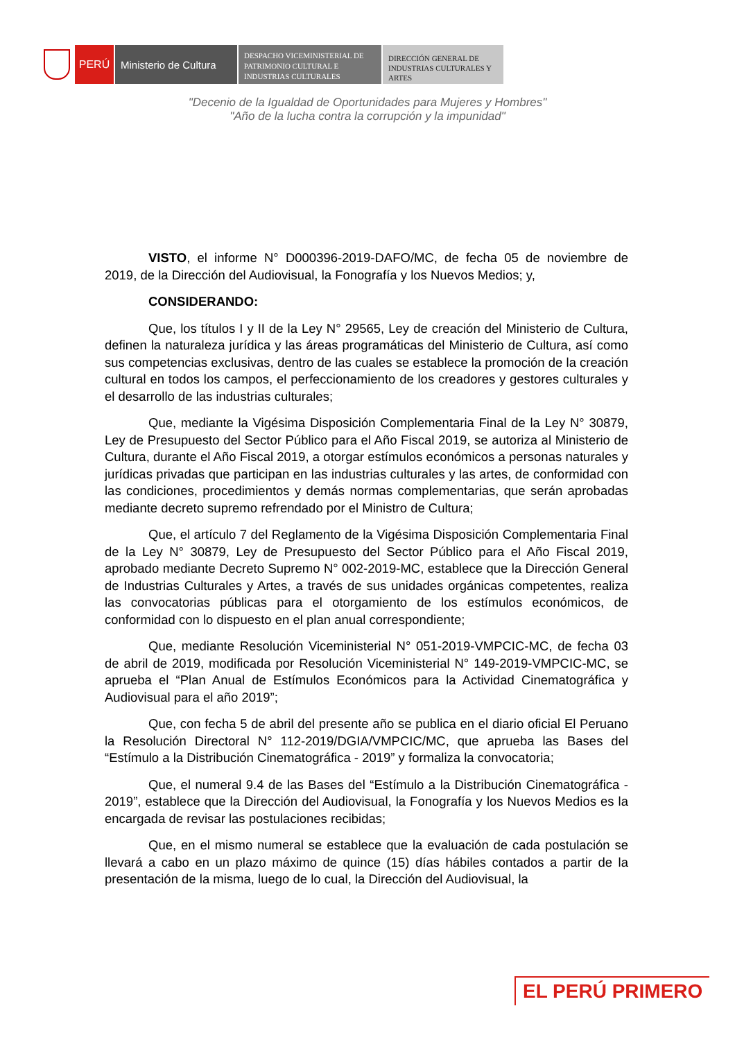PERÚ Ministerio de Cultura
DESPACHO VICEMINISTERIAL DE PATRIMONIO CULTURAL E INDUSTRIAS CULTURALES
DIRECCIÓN GENERAL DE INDUSTRIAS CULTURALES Y ARTES
"Decenio de la Igualdad de Oportunidades para Mujeres y Hombres"
"Año de la lucha contra la corrupción y la impunidad"
VISTO, el informe N° D000396-2019-DAFO/MC, de fecha 05 de noviembre de 2019, de la Dirección del Audiovisual, la Fonografía y los Nuevos Medios; y,
CONSIDERANDO:
Que, los títulos I y II de la Ley N° 29565, Ley de creación del Ministerio de Cultura, definen la naturaleza jurídica y las áreas programáticas del Ministerio de Cultura, así como sus competencias exclusivas, dentro de las cuales se establece la promoción de la creación cultural en todos los campos, el perfeccionamiento de los creadores y gestores culturales y el desarrollo de las industrias culturales;
Que, mediante la Vigésima Disposición Complementaria Final de la Ley N° 30879, Ley de Presupuesto del Sector Público para el Año Fiscal 2019, se autoriza al Ministerio de Cultura, durante el Año Fiscal 2019, a otorgar estímulos económicos a personas naturales y jurídicas privadas que participan en las industrias culturales y las artes, de conformidad con las condiciones, procedimientos y demás normas complementarias, que serán aprobadas mediante decreto supremo refrendado por el Ministro de Cultura;
Que, el artículo 7 del Reglamento de la Vigésima Disposición Complementaria Final de la Ley N° 30879, Ley de Presupuesto del Sector Público para el Año Fiscal 2019, aprobado mediante Decreto Supremo N° 002-2019-MC, establece que la Dirección General de Industrias Culturales y Artes, a través de sus unidades orgánicas competentes, realiza las convocatorias públicas para el otorgamiento de los estímulos económicos, de conformidad con lo dispuesto en el plan anual correspondiente;
Que, mediante Resolución Viceministerial N° 051-2019-VMPCIC-MC, de fecha 03 de abril de 2019, modificada por Resolución Viceministerial N° 149-2019-VMPCIC-MC, se aprueba el “Plan Anual de Estímulos Económicos para la Actividad Cinematográfica y Audiovisual para el año 2019”;
Que, con fecha 5 de abril del presente año se publica en el diario oficial El Peruano la Resolución Directoral N° 112-2019/DGIA/VMPCIC/MC, que aprueba las Bases del “Estímulo a la Distribución Cinematográfica - 2019” y formaliza la convocatoria;
Que, el numeral 9.4 de las Bases del “Estímulo a la Distribución Cinematográfica - 2019”, establece que la Dirección del Audiovisual, la Fonografía y los Nuevos Medios es la encargada de revisar las postulaciones recibidas;
Que, en el mismo numeral se establece que la evaluación de cada postulación se llevará a cabo en un plazo máximo de quince (15) días hábiles contados a partir de la presentación de la misma, luego de lo cual, la Dirección del Audiovisual, la
EL PERÚ PRIMERO